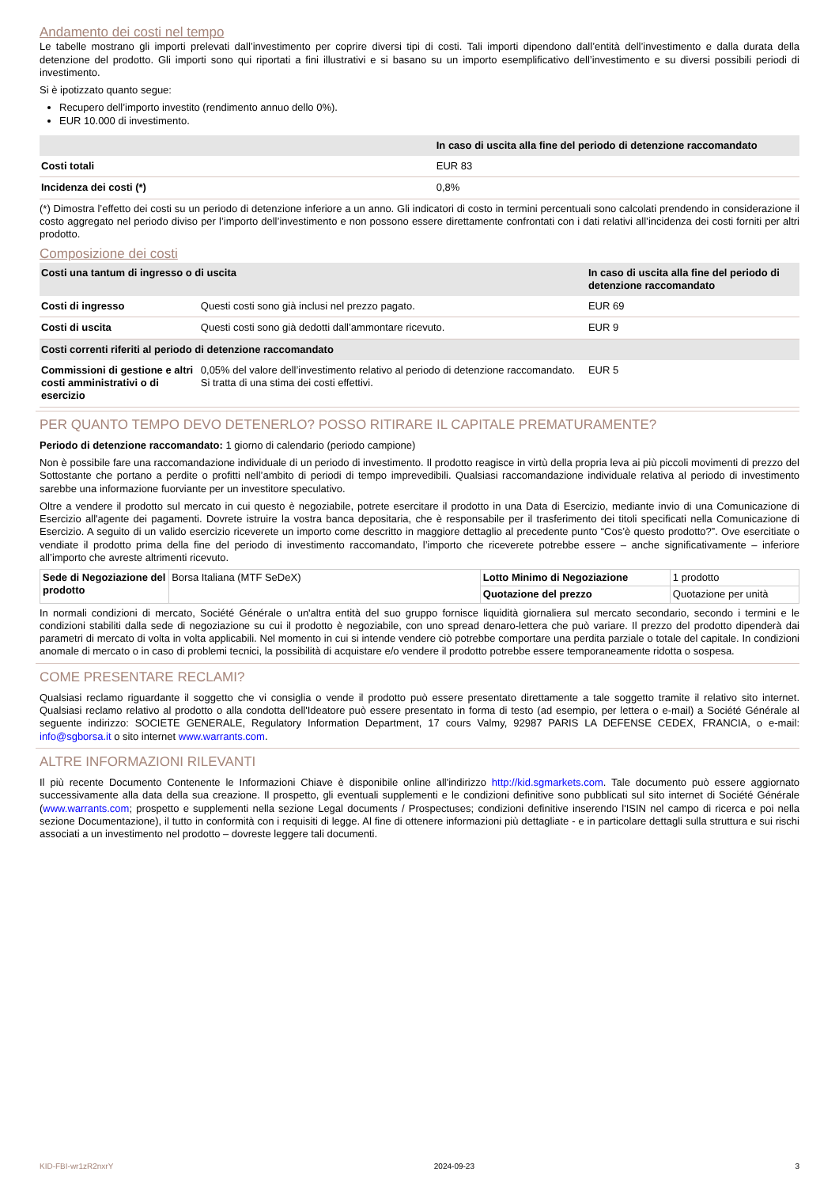Andamento dei costi nel tempo
Le tabelle mostrano gli importi prelevati dall’investimento per coprire diversi tipi di costi. Tali importi dipendono dall’entità dell’investimento e dalla durata della detenzione del prodotto. Gli importi sono qui riportati a fini illustrativi e si basano su un importo esemplificativo dell’investimento e su diversi possibili periodi di investimento.
Si è ipotizzato quanto segue:
Recupero dell’importo investito (rendimento annuo dello 0%).
EUR 10.000 di investimento.
| | In caso di uscita alla fine del periodo di detenzione raccomandato |
| --- | --- |
| Costi totali | EUR 83 |
| Incidenza dei costi (*) | 0,8% |
(*) Dimostra l’effetto dei costi su un periodo di detenzione inferiore a un anno. Gli indicatori di costo in termini percentuali sono calcolati prendendo in considerazione il costo aggregato nel periodo diviso per l’importo dell’investimento e non possono essere direttamente confrontati con i dati relativi all’incidenza dei costi forniti per altri prodotto.
Composizione dei costi
| Costi una tantum di ingresso o di uscita | | In caso di uscita alla fine del periodo di detenzione raccomandato |
| --- | --- | --- |
| Costi di ingresso | Questi costi sono già inclusi nel prezzo pagato. | EUR 69 |
| Costi di uscita | Questi costi sono già dedotti dall’ammontare ricevuto. | EUR 9 |
| Costi correnti riferiti al periodo di detenzione raccomandato | | |
| Commissioni di gestione e altri costi amministrativi o di esercizio | 0,05% del valore dell’investimento relativo al periodo di detenzione raccomandato. Si tratta di una stima dei costi effettivi. | EUR 5 |
PER QUANTO TEMPO DEVO DETENERLO? POSSO RITIRARE IL CAPITALE PREMATURAMENTE?
Periodo di detenzione raccomandato: 1 giorno di calendario (periodo campione)
Non è possibile fare una raccomandazione individuale di un periodo di investimento. Il prodotto reagisce in virtù della propria leva ai più piccoli movimenti di prezzo del Sottostante che portano a perdite o profitti nell’ambito di periodi di tempo imprevedibili. Qualsiasi raccomandazione individuale relativa al periodo di investimento sarebbe una informazione fuorviante per un investitore speculativo.
Oltre a vendere il prodotto sul mercato in cui questo è negoziabile, potrete esercitare il prodotto in una Data di Esercizio, mediante invio di una Comunicazione di Esercizio all'agente dei pagamenti. Dovrete istruire la vostra banca depositaria, che è responsabile per il trasferimento dei titoli specificati nella Comunicazione di Esercizio. A seguito di un valido esercizio riceverete un importo come descritto in maggiore dettaglio al precedente punto “Cos’è questo prodotto?”. Ove esercitiate o vendiate il prodotto prima della fine del periodo di investimento raccomandato, l’importo che riceverete potrebbe essere – anche significativamente – inferiore all’importo che avreste altrimenti ricevuto.
| Sede di Negoziazione del prodotto | Borsa Italiana (MTF SeDeX) | Lotto Minimo di Negoziazione | 1 prodotto |
| | | Quotazione del prezzo | Quotazione per unità |
In normali condizioni di mercato, Société Générale o un'altra entità del suo gruppo fornisce liquidità giornaliera sul mercato secondario, secondo i termini e le condizioni stabiliti dalla sede di negoziazione su cui il prodotto è negoziabile, con uno spread denaro-lettera che può variare. Il prezzo del prodotto dipenderà dai parametri di mercato di volta in volta applicabili. Nel momento in cui si intende vendere ciò potrebbe comportare una perdita parziale o totale del capitale. In condizioni anomale di mercato o in caso di problemi tecnici, la possibilità di acquistare e/o vendere il prodotto potrebbe essere temporaneamente ridotta o sospesa.
COME PRESENTARE RECLAMI?
Qualsiasi reclamo riguardante il soggetto che vi consiglia o vende il prodotto può essere presentato direttamente a tale soggetto tramite il relativo sito internet. Qualsiasi reclamo relativo al prodotto o alla condotta dell'Ideatore può essere presentato in forma di testo (ad esempio, per lettera o e-mail) a Société Générale al seguente indirizzo: SOCIETE GENERALE, Regulatory Information Department, 17 cours Valmy, 92987 PARIS LA DEFENSE CEDEX, FRANCIA, o e-mail: info@sgborsa.it o sito internet www.warrants.com.
ALTRE INFORMAZIONI RILEVANTI
Il più recente Documento Contenente le Informazioni Chiave è disponibile online all'indirizzo http://kid.sgmarkets.com. Tale documento può essere aggiornato successivamente alla data della sua creazione. Il prospetto, gli eventuali supplementi e le condizioni definitive sono pubblicati sul sito internet di Société Générale (www.warrants.com; prospetto e supplementi nella sezione Legal documents / Prospectuses; condizioni definitive inserendo l'ISIN nel campo di ricerca e poi nella sezione Documentazione), il tutto in conformità con i requisiti di legge. Al fine di ottenere informazioni più dettagliate - e in particolare dettagli sulla struttura e sui rischi associati a un investimento nel prodotto – dovreste leggere tali documenti.
KID-FBI-wr1zR2nxrY 2024-09-23 3